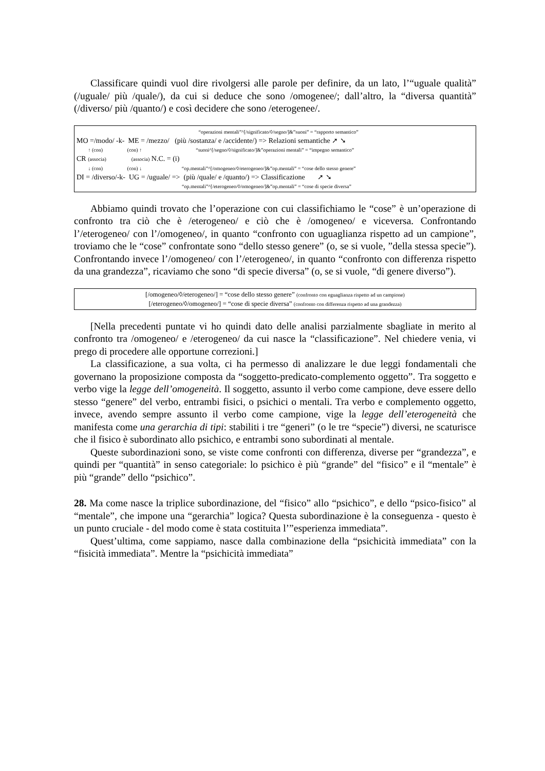Classificare quindi vuol dire rivolgersi alle parole per definire, da un lato, l’“uguale qualità” (/uguale/ più /quale/), da cui si deduce che sono /omogenee/; dall’altro, la “diversa quantità” (/diverso/ più /quanto/) e così decidere che sono /eterogenee/.
“operazioni mentali”^[/significato/◊/segno/]&”suoni” = “rapporto semantico”
MO =/modo/ -k- ME = /mezzo/ (più /sostanza/ e /accidente/) => Relazioni semantiche ➚ ➘
↑ (con) (con) ↑ “suoni^[/segno/◊/significato/]&”operazioni mentali” = “impegno semantico”
CR (associa) (associa) N.C. = (i)
↓ (con) (con) ↓ “op.mentali”^[/omogeneo/◊/eterogeneo/]&”op.mentali” = “cose dello stesso genere”
DI = /diverso/-k- UG = /uguale/ => (più /quale/ e /quanto/) => Classificazione ➚ ➘
“op.mentali”^[/eterogeneo/◊/omogeneo/]&”op.mentali” = “cose di specie diversa”
Abbiamo quindi trovato che l’operazione con cui classifichiamo le “cose” è un’operazione di confronto tra ciò che è /eterogeneo/ e ciò che è /omogeneo/ e viceversa. Confrontando l’/eterogeneo/ con l’/omogeneo/, in quanto “confronto con uguaglianza rispetto ad un campione”, troviamo che le “cose” confrontate sono “dello stesso genere” (o, se si vuole, ”della stessa specie”). Confrontando invece l’/omogeneo/ con l’/eterogeneo/, in quanto “confronto con differenza rispetto da una grandezza”, ricaviamo che sono “di specie diversa” (o, se si vuole, “di genere diverso”).
[/omogeneo/◊/eterogeneo/] = “cose dello stesso genere” (confronto con eguaglianza rispetto ad un campione)
[/eterogeneo/◊/omogeneo/] = “cose di specie diversa” (confronto con differenza rispetto ad una grandezza)
[Nella precedenti puntate vi ho quindi dato delle analisi parzialmente sbagliate in merito al confronto tra /omogeneo/ e /eterogeneo/ da cui nasce la “classificazione”. Nel chiedere venia, vi prego di procedere alle opportune correzioni.]
La classificazione, a sua volta, ci ha permesso di analizzare le due leggi fondamentali che governano la proposizione composta da “soggetto-predicato-complemento oggetto”. Tra soggetto e verbo vige la legge dell’omogeneità. Il soggetto, assunto il verbo come campione, deve essere dello stesso “genere” del verbo, entrambi fisici, o psichici o mentali. Tra verbo e complemento oggetto, invece, avendo sempre assunto il verbo come campione, vige la legge dell’eterogeneità che manifesta come una gerarchia di tipi: stabiliti i tre “generi” (o le tre “specie”) diversi, ne scaturisce che il fisico è subordinato allo psichico, e entrambi sono subordinati al mentale.
Queste subordinazioni sono, se viste come confronti con differenza, diverse per “grandezza”, e quindi per “quantità” in senso categoriale: lo psichico è più “grande” del “fisico” e il “mentale” è più “grande” dello “psichico”.
28. Ma come nasce la triplice subordinazione, del “fisico” allo “psichico”, e dello “psico-fisico” al “mentale”, che impone una “gerarchia” logica? Questa subordinazione è la conseguenza - questo è un punto cruciale - del modo come è stata costituita l’”esperienza immediata”.
Quest’ultima, come sappiamo, nasce dalla combinazione della “psichicità immediata” con la “fisicità immediata”. Mentre la “psichicità immediata”